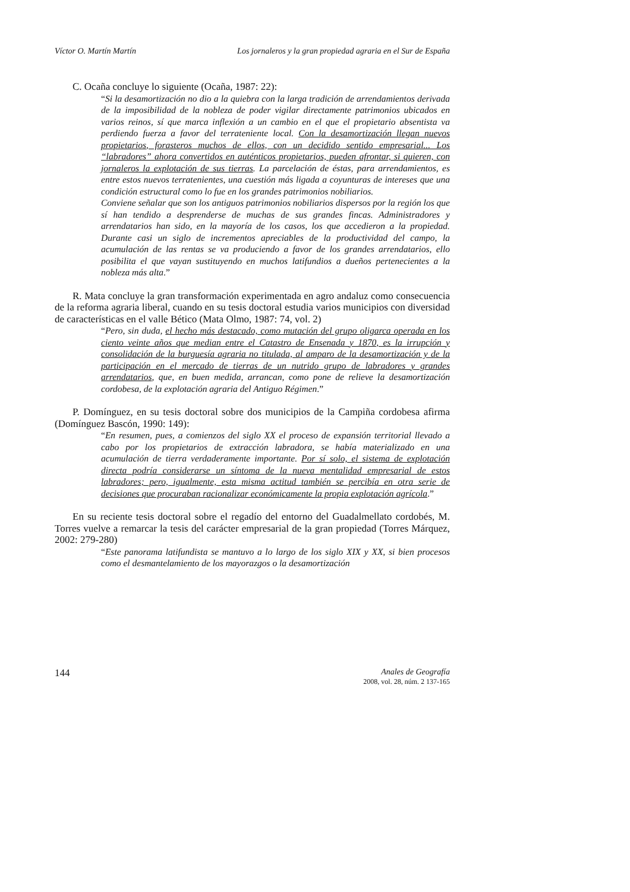Víctor O. Martín Martín Los jornaleros y la gran propiedad agraria en el Sur de España
C. Ocaña concluye lo siguiente (Ocaña, 1987: 22):
“Si la desamortización no dio a la quiebra con la larga tradición de arrendamientos derivada de la imposibilidad de la nobleza de poder vigilar directamente patrimonios ubicados en varios reinos, sí que marca inflexión a un cambio en el que el propietario absentista va perdiendo fuerza a favor del terrateniente local. Con la desamortización llegan nuevos propietarios, forasteros muchos de ellos, con un decidido sentido empresarial... Los “labradores” ahora convertidos en auténticos propietarios, pueden afrontar, si quieren, con jornaleros la explotación de sus tierras. La parcelación de éstas, para arrendamientos, es entre estos nuevos terratenientes, una cuestión más ligada a coyunturas de intereses que una condición estructural como lo fue en los grandes patrimonios nobiliarios.
Conviene señalar que son los antiguos patrimonios nobiliarios dispersos por la región los que sí han tendido a desprenderse de muchas de sus grandes fincas. Administradores y arrendatarios han sido, en la mayoría de los casos, los que accedieron a la propiedad. Durante casi un siglo de incrementos apreciables de la productividad del campo, la acumulación de las rentas se va produciendo a favor de los grandes arrendatarios, ello posibilita el que vayan sustituyendo en muchos latifundios a dueños pertenecientes a la nobleza más alta.”
R. Mata concluye la gran transformación experimentada en agro andaluz como consecuencia de la reforma agraria liberal, cuando en su tesis doctoral estudia varios municipios con diversidad de características en el valle Bético (Mata Olmo, 1987: 74, vol. 2)
“Pero, sin duda, el hecho más destacado, como mutación del grupo oligarca operada en los ciento veinte años que median entre el Catastro de Ensenada y 1870, es la irrupción y consolidación de la burguesía agraria no titulada, al amparo de la desamortización y de la participación en el mercado de tierras de un nutrido grupo de labradores y grandes arrendatarios, que, en buen medida, arrancan, como pone de relieve la desamortización cordobesa, de la explotación agraria del Antiguo Régimen.”
P. Domínguez, en su tesis doctoral sobre dos municipios de la Campiña cordobesa afirma (Domínguez Bascón, 1990: 149):
“En resumen, pues, a comienzos del siglo XX el proceso de expansión territorial llevado a cabo por los propietarios de extracción labradora, se había materializado en una acumulación de tierra verdaderamente importante. Por sí solo, el sistema de explotación directa podría considerarse un síntoma de la nueva mentalidad empresarial de estos labradores; pero, igualmente, esta misma actitud también se percibía en otra serie de decisiones que procuraban racionalizar económicamente la propia explotación agrícola.”
En su reciente tesis doctoral sobre el regadío del entorno del Guadalmellato cordobés, M. Torres vuelve a remarcar la tesis del carácter empresarial de la gran propiedad (Torres Márquez, 2002: 279-280)
“Este panorama latifundista se mantuvo a lo largo de los siglo XIX y XX, si bien procesos como el desmantelamiento de los mayorazgos o la desamortización
144
Anales de Geografía
2008, vol. 28, núm. 2 137-165